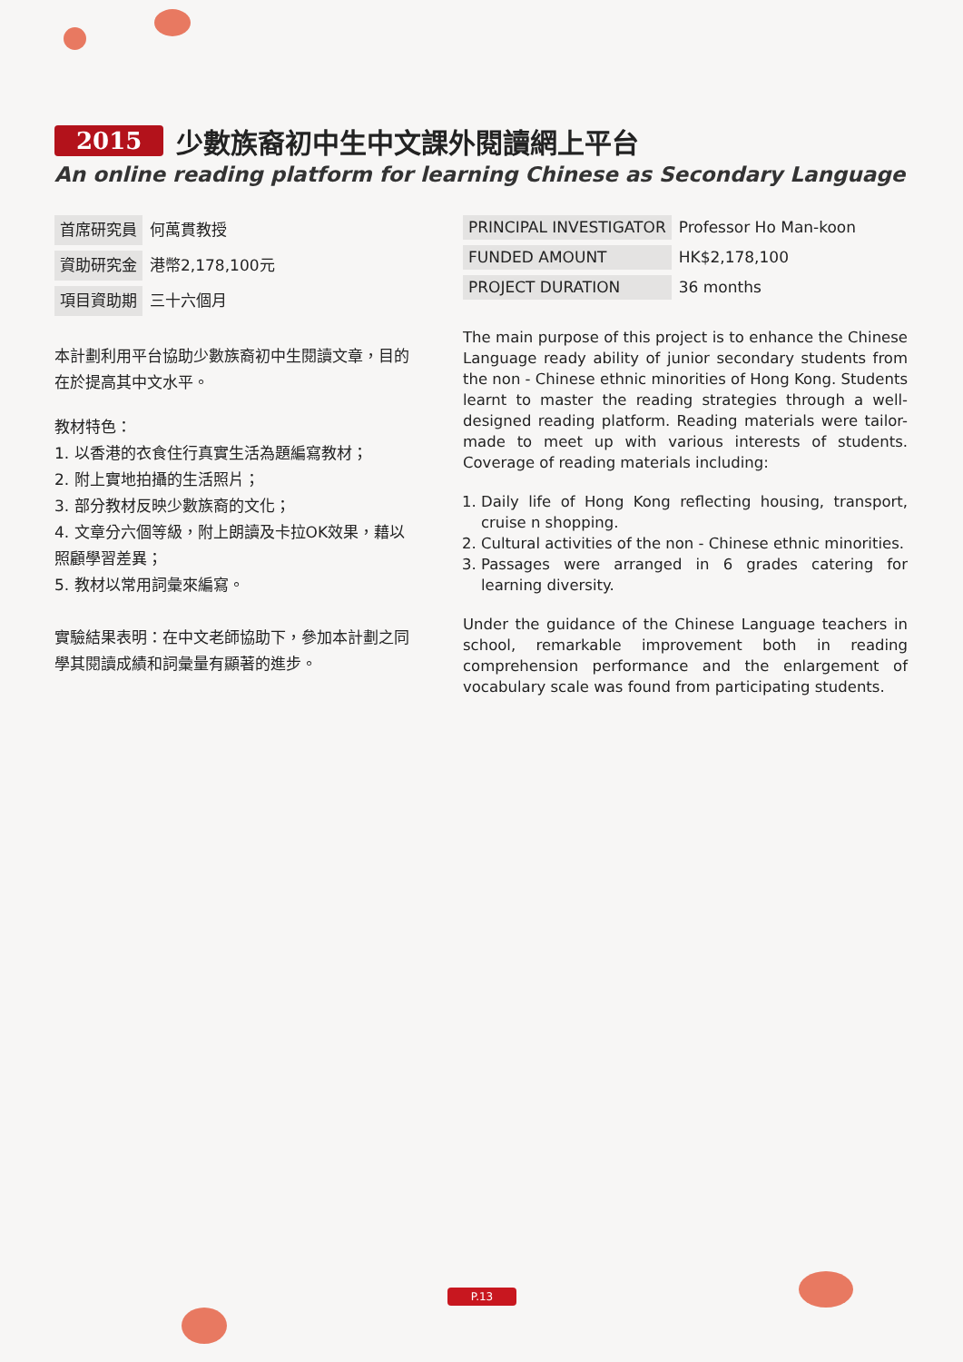2015 少數族裔初中生中文課外閱讀網上平台
An online reading platform for learning Chinese as Secondary Language
| 首席研究員 | 何萬貫教授 |
| 資助研究金 | 港幣2,178,100元 |
| 項目資助期 | 三十六個月 |
本計劃利用平台協助少數族裔初中生閱讀文章，目的在於提高其中文水平。
教材特色：
1. 以香港的衣食住行真實生活為題編寫教材；
2. 附上實地拍攝的生活照片；
3. 部分教材反映少數族裔的文化；
4. 文章分六個等級，附上朗讀及卡拉OK效果，藉以照顧學習差異；
5. 教材以常用詞彙來編寫。
實驗結果表明：在中文老師協助下，參加本計劃之同學其閱讀成績和詞彙量有顯著的進步。
| PRINCIPAL INVESTIGATOR | Professor Ho Man-koon |
| FUNDED AMOUNT | HK$2,178,100 |
| PROJECT DURATION | 36 months |
The main purpose of this project is to enhance the Chinese Language ready ability of junior secondary students from the non - Chinese ethnic minorities of Hong Kong. Students learnt to master the reading strategies through a well-designed reading platform. Reading materials were tailor-made to meet up with various interests of students. Coverage of reading materials including:
1. Daily life of Hong Kong reflecting housing, transport, cruise n shopping.
2. Cultural activities of the non - Chinese ethnic minorities.
3. Passages were arranged in 6 grades catering for learning diversity.
Under the guidance of the Chinese Language teachers in school, remarkable improvement both in reading comprehension performance and the enlargement of vocabulary scale was found from participating students.
P.13